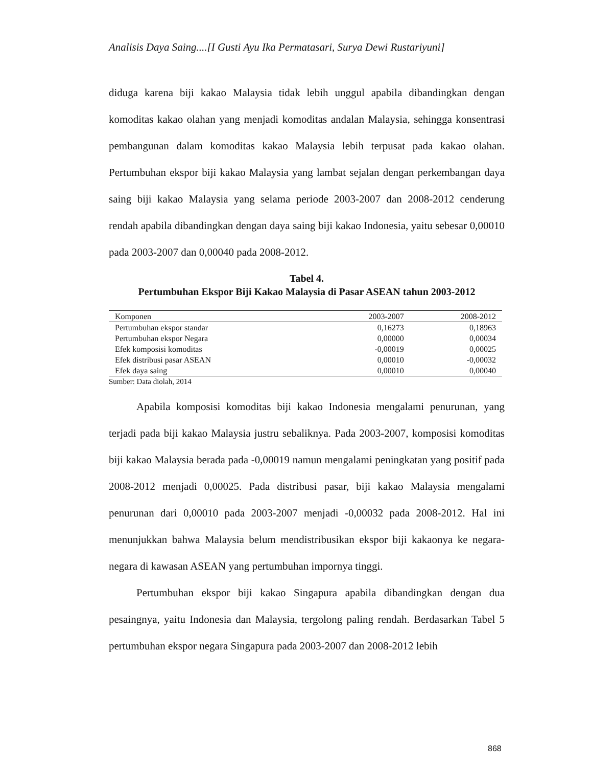Analisis Daya Saing....[I Gusti Ayu Ika Permatasari, Surya Dewi Rustariyuni]
diduga karena biji kakao Malaysia tidak lebih unggul apabila dibandingkan dengan komoditas kakao olahan yang menjadi komoditas andalan Malaysia, sehingga konsentrasi pembangunan dalam komoditas kakao Malaysia lebih terpusat pada kakao olahan. Pertumbuhan ekspor biji kakao Malaysia yang lambat sejalan dengan perkembangan daya saing biji kakao Malaysia yang selama periode 2003-2007 dan 2008-2012 cenderung rendah apabila dibandingkan dengan daya saing biji kakao Indonesia, yaitu sebesar 0,00010 pada 2003-2007 dan 0,00040 pada 2008-2012.
Tabel 4.
Pertumbuhan Ekspor Biji Kakao Malaysia di Pasar ASEAN tahun 2003-2012
| Komponen | 2003-2007 | 2008-2012 |
| --- | --- | --- |
| Pertumbuhan ekspor standar | 0,16273 | 0,18963 |
| Pertumbuhan ekspor Negara | 0,00000 | 0,00034 |
| Efek komposisi komoditas | -0,00019 | 0,00025 |
| Efek distribusi pasar ASEAN | 0,00010 | -0,00032 |
| Efek daya saing | 0,00010 | 0,00040 |
Sumber: Data diolah, 2014
Apabila komposisi komoditas biji kakao Indonesia mengalami penurunan, yang terjadi pada biji kakao Malaysia justru sebaliknya. Pada 2003-2007, komposisi komoditas biji kakao Malaysia berada pada -0,00019 namun mengalami peningkatan yang positif pada 2008-2012 menjadi 0,00025. Pada distribusi pasar, biji kakao Malaysia mengalami penurunan dari 0,00010 pada 2003-2007 menjadi -0,00032 pada 2008-2012. Hal ini menunjukkan bahwa Malaysia belum mendistribusikan ekspor biji kakaonya ke negara-negara di kawasan ASEAN yang pertumbuhan impornya tinggi.
Pertumbuhan ekspor biji kakao Singapura apabila dibandingkan dengan dua pesaingnya, yaitu Indonesia dan Malaysia, tergolong paling rendah. Berdasarkan Tabel 5 pertumbuhan ekspor negara Singapura pada 2003-2007 dan 2008-2012 lebih
868